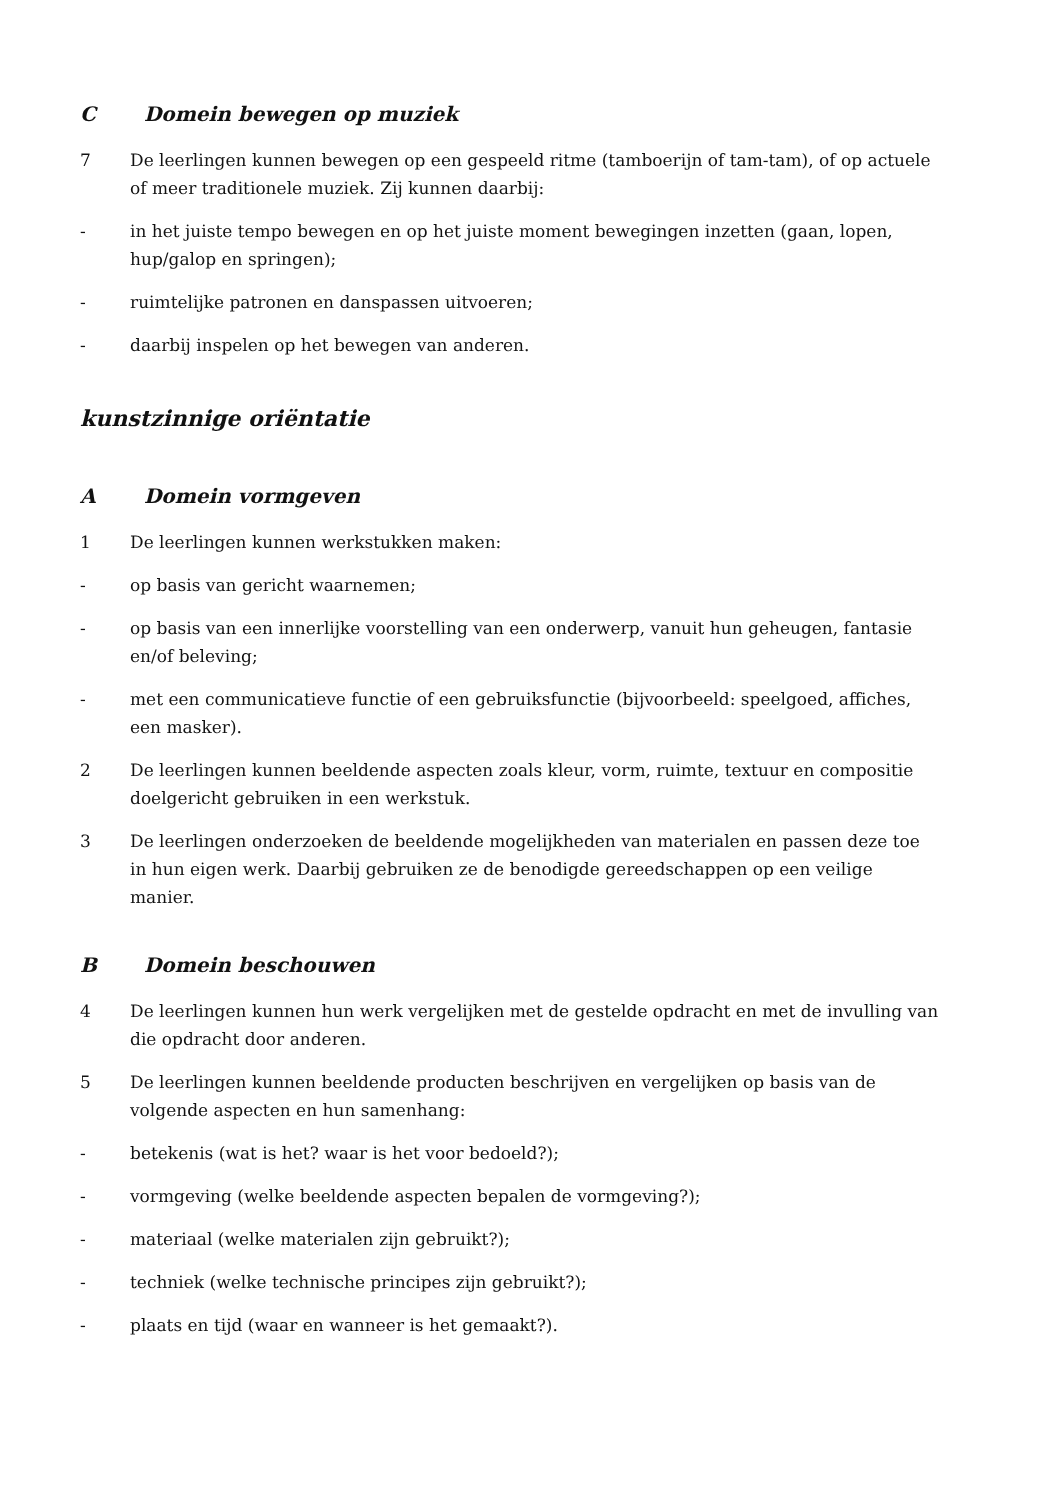C Domein bewegen op muziek
7 De leerlingen kunnen bewegen op een gespeeld ritme (tamboerijn of tam-tam), of op actuele of meer traditionele muziek. Zij kunnen daarbij:
- in het juiste tempo bewegen en op het juiste moment bewegingen inzetten (gaan, lopen, hup/galop en springen);
- ruimtelijke patronen en danspassen uitvoeren;
- daarbij inspelen op het bewegen van anderen.
kunstzinnige oriëntatie
A Domein vormgeven
1 De leerlingen kunnen werkstukken maken:
- op basis van gericht waarnemen;
- op basis van een innerlijke voorstelling van een onderwerp, vanuit hun geheugen, fantasie en/of beleving;
- met een communicatieve functie of een gebruiksfunctie (bijvoorbeeld: speelgoed, affiches, een masker).
2 De leerlingen kunnen beeldende aspecten zoals kleur, vorm, ruimte, textuur en compositie doelgericht gebruiken in een werkstuk.
3 De leerlingen onderzoeken de beeldende mogelijkheden van materialen en passen deze toe in hun eigen werk. Daarbij gebruiken ze de benodigde gereedschappen op een veilige manier.
B Domein beschouwen
4 De leerlingen kunnen hun werk vergelijken met de gestelde opdracht en met de invulling van die opdracht door anderen.
5 De leerlingen kunnen beeldende producten beschrijven en vergelijken op basis van de volgende aspecten en hun samenhang:
- betekenis (wat is het? waar is het voor bedoeld?);
- vormgeving (welke beeldende aspecten bepalen de vormgeving?);
- materiaal (welke materialen zijn gebruikt?);
- techniek (welke technische principes zijn gebruikt?);
- plaats en tijd (waar en wanneer is het gemaakt?).